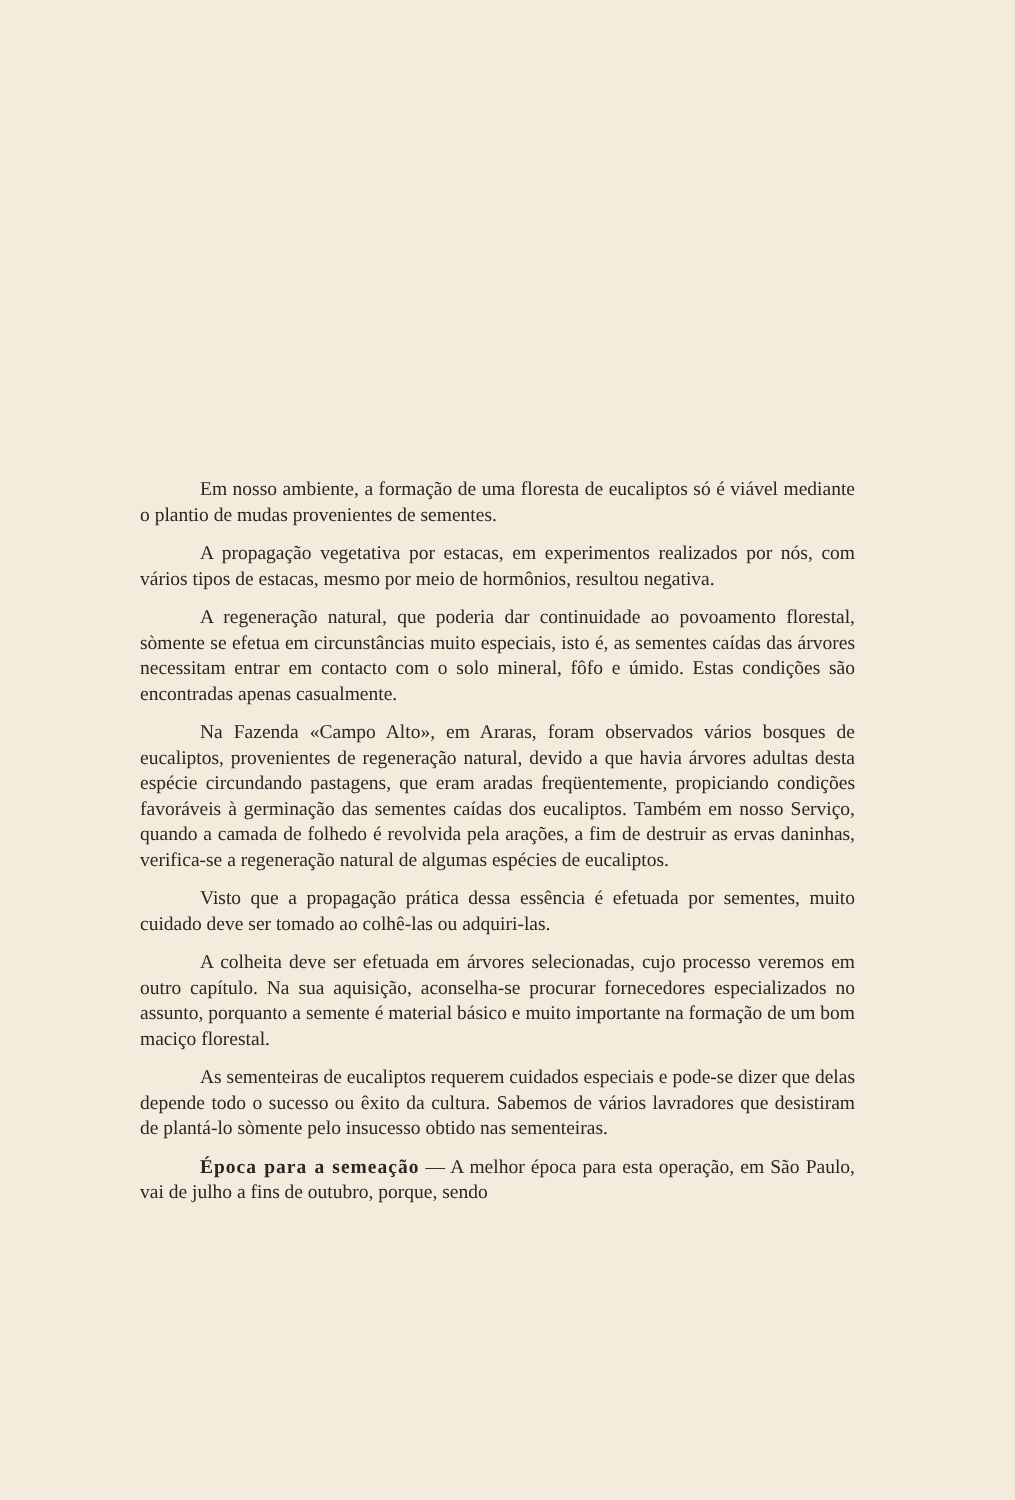Em nosso ambiente, a formação de uma floresta de eucaliptos só é viável mediante o plantio de mudas provenientes de sementes.
A propagação vegetativa por estacas, em experimentos realizados por nós, com vários tipos de estacas, mesmo por meio de hormônios, resultou negativa.
A regeneração natural, que poderia dar continuidade ao povoamento florestal, sòmente se efetua em circunstâncias muito especiais, isto é, as sementes caídas das árvores necessitam entrar em contacto com o solo mineral, fôfo e úmido. Estas condições são encontradas apenas casualmente.
Na Fazenda «Campo Alto», em Araras, foram observados vários bosques de eucaliptos, provenientes de regeneração natural, devido a que havia árvores adultas desta espécie circundando pastagens, que eram aradas freqüentemente, propiciando condições favoráveis à germinação das sementes caídas dos eucaliptos. Também em nosso Serviço, quando a camada de folhedo é revolvida pela arações, a fim de destruir as ervas daninhas, verifica-se a regeneração natural de algumas espécies de eucaliptos.
Visto que a propagação prática dessa essência é efetuada por sementes, muito cuidado deve ser tomado ao colhê-las ou adquiri-las.
A colheita deve ser efetuada em árvores selecionadas, cujo processo veremos em outro capítulo. Na sua aquisição, aconselha-se procurar fornecedores especializados no assunto, porquanto a semente é material básico e muito importante na formação de um bom maciço florestal.
As sementeiras de eucaliptos requerem cuidados especiais e pode-se dizer que delas depende todo o sucesso ou êxito da cultura. Sabemos de vários lavradores que desistiram de plantá-lo sòmente pelo insucesso obtido nas sementeiras.
Época para a semeação — A melhor época para esta operação, em São Paulo, vai de julho a fins de outubro, porque, sendo